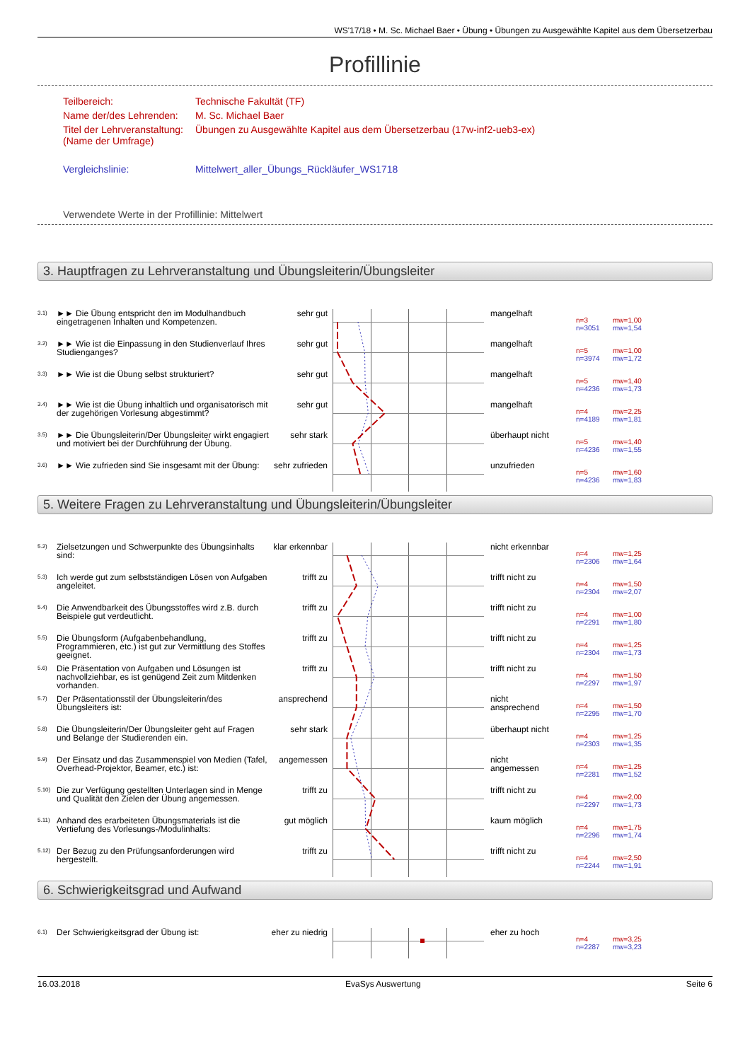WS'17/18 • M. Sc. Michael Baer • Übung • Übungen zu Ausgewählte Kapitel aus dem Übersetzerbau
Profillinie
Teilbereich:
Technische Fakultät (TF)
Name der/des Lehrenden:
M. Sc. Michael Baer
Titel der Lehrveranstaltung:
(Name der Umfrage)
Übungen zu Ausgewählte Kapitel aus dem Übersetzerbau (17w-inf2-ueb3-ex)
Vergleichslinie:
Mittelwert_aller_Übungs_Rückläufer_WS1718
Verwendete Werte in der Profillinie: Mittelwert
3. Hauptfragen zu Lehrveranstaltung und Übungsleiterin/Übungsleiter
3.1)
►► Die Übung entspricht den im Modulhandbuch eingetragenen Inhalten und Kompetenzen.
sehr gut
mangelhaft
n=3
n=3051
mw=1,00
mw=1,54
3.2)
►► Wie ist die Einpassung in den Studienverlauf Ihres Studienganges?
sehr gut
mangelhaft
n=5
n=3974
mw=1,00
mw=1,72
3.3)
►► Wie ist die Übung selbst strukturiert?
sehr gut
mangelhaft
n=5
n=4236
mw=1,40
mw=1,73
3.4)
►► Wie ist die Übung inhaltlich und organisatorisch mit der zugehörigen Vorlesung abgestimmt?
sehr gut
mangelhaft
n=4
n=4189
mw=2,25
mw=1,81
3.5)
►► Die Übungsleiterin/Der Übungsleiter wirkt engagiert und motiviert bei der Durchführung der Übung.
sehr stark
überhaupt nicht
n=5
n=4236
mw=1,40
mw=1,55
3.6)
►► Wie zufrieden sind Sie insgesamt mit der Übung:
sehr zufrieden
unzufrieden
n=5
n=4236
mw=1,60
mw=1,83
5. Weitere Fragen zu Lehrveranstaltung und Übungsleiterin/Übungsleiter
5.2)
Zielsetzungen und Schwerpunkte des Übungsinhalts sind:
klar erkennbar
nicht erkennbar
n=4
n=2306
mw=1,25
mw=1,64
5.3)
Ich werde gut zum selbstständigen Lösen von Aufgaben angeleitet.
trifft zu
trifft nicht zu
n=4
n=2304
mw=1,50
mw=2,07
5.4)
Die Anwendbarkeit des Übungsstoffes wird z.B. durch Beispiele gut verdeutlicht.
trifft zu
trifft nicht zu
n=4
n=2291
mw=1,00
mw=1,80
5.5)
Die Übungsform (Aufgabenbehandlung, Programmieren, etc.) ist gut zur Vermittlung des Stoffes geeignet.
trifft zu
trifft nicht zu
n=4
n=2304
mw=1,25
mw=1,73
5.6)
Die Präsentation von Aufgaben und Lösungen ist nachvollziehbar, es ist genügend Zeit zum Mitdenken vorhanden.
trifft zu
trifft nicht zu
n=4
n=2297
mw=1,50
mw=1,97
5.7)
Der Präsentationsstil der Übungsleiterin/des Übungsleiters ist:
ansprechend
nicht
ansprechend
n=4
n=2295
mw=1,50
mw=1,70
5.8)
Die Übungsleiterin/Der Übungsleiter geht auf Fragen und Belange der Studierenden ein.
sehr stark
überhaupt nicht
n=4
n=2303
mw=1,25
mw=1,35
5.9)
Der Einsatz und das Zusammenspiel von Medien (Tafel, Overhead-Projektor, Beamer, etc.) ist:
angemessen
nicht
angemessen
n=4
n=2281
mw=1,25
mw=1,52
5.10)
Die zur Verfügung gestellten Unterlagen sind in Menge und Qualität den Zielen der Übung angemessen.
trifft zu
trifft nicht zu
n=4
n=2297
mw=2,00
mw=1,73
5.11)
Anhand des erarbeiteten Übungsmaterials ist die Vertiefung des Vorlesungs-/Modulinhalts:
gut möglich
kaum möglich
n=4
n=2296
mw=1,75
mw=1,74
5.12)
Der Bezug zu den Prüfungsanforderungen wird hergestellt.
trifft zu
trifft nicht zu
n=4
n=2244
mw=2,50
mw=1,91
6. Schwierigkeitsgrad und Aufwand
6.1)
Der Schwierigkeitsgrad der Übung ist:
eher zu niedrig
eher zu hoch
n=4
n=2287
mw=3,25
mw=3,23
16.03.2018 EvaSys Auswertung Seite 6